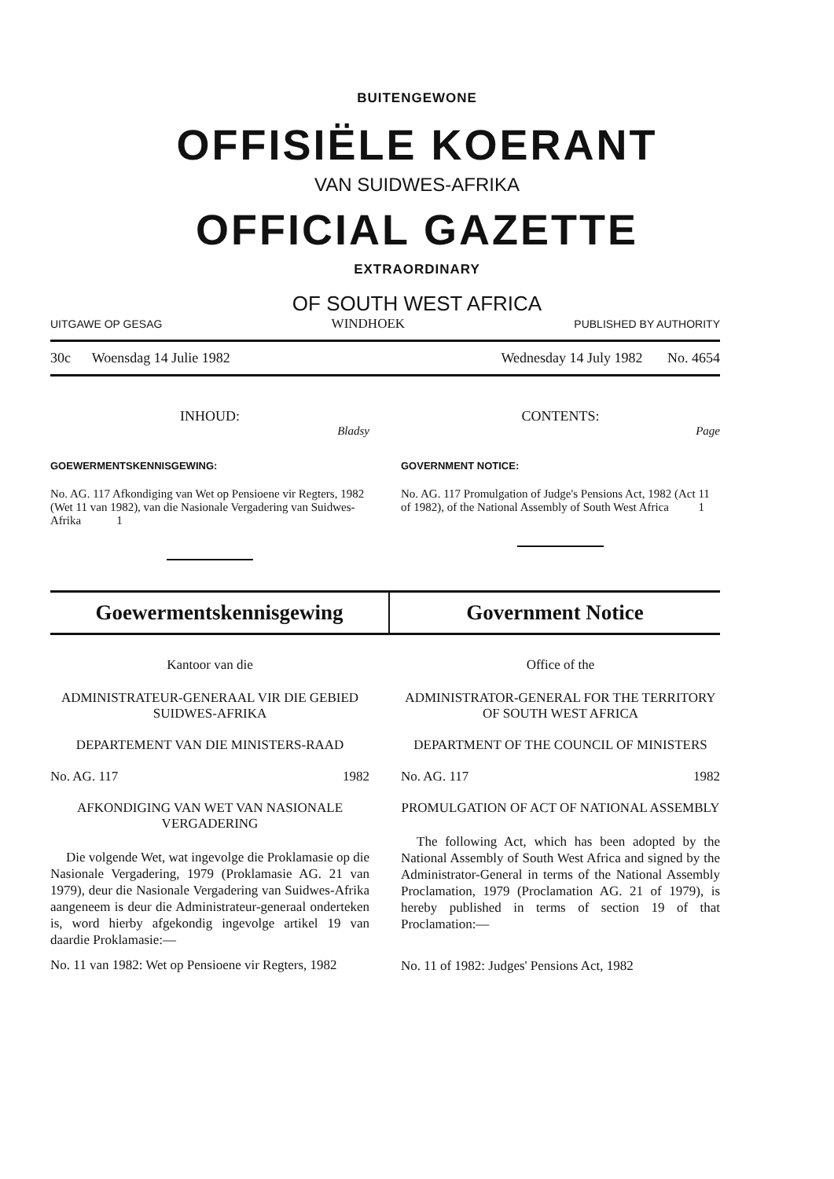BUITENGEWONE
OFFISIËLE KOERANT
VAN SUIDWES-AFRIKA
OFFICIAL GAZETTE
EXTRAORDINARY
OF SOUTH WEST AFRICA
UITGAWE OP GESAG WINDHOEK PUBLISHED BY AUTHORITY
30c Woensdag 14 Julie 1982 Wednesday 14 July 1982 No. 4654
INHOUD:
Bladsy
GOEWERMENTSKENNISGEWING:
No. AG. 117 Afkondiging van Wet op Pensioene vir Regters, 1982 (Wet 11 van 1982), van die Nasionale Vergadering van Suidwes-Afrika 1
CONTENTS:
Page
GOVERNMENT NOTICE:
No. AG. 117 Promulgation of Judge's Pensions Act, 1982 (Act 11 of 1982), of the National Assembly of South West Africa 1
Goewermentskennisgewing Government Notice
Kantoor van die
ADMINISTRATEUR-GENERAAL VIR DIE GEBIED SUIDWES-AFRIKA
DEPARTEMENT VAN DIE MINISTERS-RAAD
No. AG. 117 1982
AFKONDIGING VAN WET VAN NASIONALE VERGADERING
Die volgende Wet, wat ingevolge die Proklamasie op die Nasionale Vergadering, 1979 (Proklamasie AG. 21 van 1979), deur die Nasionale Vergadering van Suidwes-Afrika aangeneem is deur die Administrateur-generaal onderteken is, word hierby afgekondig ingevolge artikel 19 van daardie Proklamasie:—
No. 11 van 1982: Wet op Pensioene vir Regters, 1982
Office of the
ADMINISTRATOR-GENERAL FOR THE TERRITORY OF SOUTH WEST AFRICA
DEPARTMENT OF THE COUNCIL OF MINISTERS
No. AG. 117 1982
PROMULGATION OF ACT OF NATIONAL ASSEMBLY
The following Act, which has been adopted by the National Assembly of South West Africa and signed by the Administrator-General in terms of the National Assembly Proclamation, 1979 (Proclamation AG. 21 of 1979), is hereby published in terms of section 19 of that Proclamation:—
No. 11 of 1982: Judges' Pensions Act, 1982